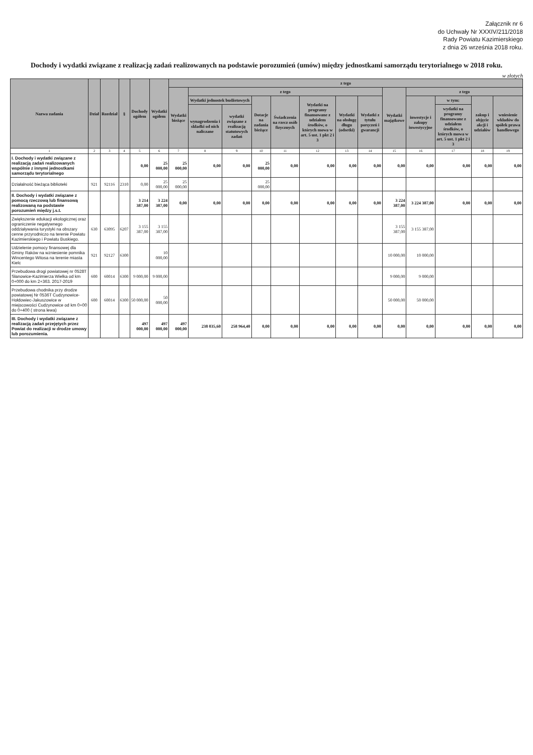Załącznik nr 6
do Uchwały Nr XXXIV/211/2018
Rady Powiatu Kazimierskiego
z dnia 26 września 2018 roku.
Dochody i wydatki związane z realizacją zadań realizowanych na podstawie porozumień (umów) między jednostkami samorządu terytorialnego w 2018 roku.
w złotych
| Nazwa zadania | Dział | Rozdział | § | Dochody ogółem | Wydatki ogółem | z tego | | | | | | | | | | | | |
| --- | --- | --- | --- | --- | --- | --- | --- | --- | --- | --- | --- | --- | --- | --- | --- | --- | --- | --- |
| | | | | | | Wydatki bieżące | z tego | | | | | | | Wydatki majątkowe | z tego | | | |
| | | | | | | | Wydatki jednostek budżetowych | | Dotacje na zadania bieżące | Świadczenia na rzecz osób fizycznych | Wydatki na programy finansowane z udziałem środków, o których mowa w art. 5 ust. 1 pkt 2 i 3 | Wydatki na obsługę długu (odsetki) | Wydatki z tytułu poręczeń i gwarancji | | inwestycje i zakupy inwestycyjne | w tym: | zakup i objęcie akcji i udziałów | wniesienie wkładów do spółek prawa handlowego |
| | | | | | | | wynagrodzenia i składki od nich naliczane | wydatki związane z realizacją statutowych zadań | | | | | | | | wydatki na programy finansowane z udziałem środków, o których mowa w art. 5 ust. 1 pkt 2 i 3 | | |
| 1 | 2 | 3 | 4 | 5 | 6 | 7 | 8 | 9 | 10 | 11 | 12 | 13 | 14 | 15 | 16 | 17 | 18 | 19 |
| I. Dochody i wydatki związane z realizacją zadań realizowanych wspólnie z innymi jednostkami samorządu terytorialnego | | | | 0,00 | 25 000,00 | 25 000,00 | 0,00 | 0,00 | 25 000,00 | 0,00 | 0,00 | 0,00 | 0,00 | 0,00 | 0,00 | 0,00 | 0,00 | 0,00 |
| Działalność bieżąca biblioteki | 921 | 92116 | 2310 | 0,00 | 25 000,00 | 25 000,00 | | | 25 000,00 | | | | | | | | | |
| II. Dochody i wydatki związane z pomocą rzeczową lub finansową realizowaną na podstawie porozumień między j.s.t. | | | | 3 214 387,00 | 3 224 387,00 | 0,00 | 0,00 | 0,00 | 0,00 | 0,00 | 0,00 | 0,00 | 0,00 | 3 224 387,00 | 3 224 387,00 | 0,00 | 0,00 | 0,00 |
| Zwiększenie edukacji ekologicznej oraz ograniczenie negatywnego oddziaływania turystyki na obszary cenne przyrodniczo na terenie Powiatu Kazimierskiego i Powiatu Buskiego. | 630 | 63095 | 6207 | 3 155 387,00 | 3 155 387,00 | | | | | | | | | 3 155 387,00 | 3 155 387,00 | | | |
| Udzielenie pomocy finansowej dla Gminy Raków na wzniesienie pomnika Wincentego Witosa na terenie miasta Kielc | 921 | 92127 | 6300 | | 10 000,00 | | | | | | | | | 10 000,00 | 10 000,00 | | | |
| Przebudowa drogi powiatowej nr 0528T Słanowice-Kazimierza Wielka od km 0+000 do km 2+363. 2017-2019 | 600 | 60014 | 6300 | 9 000,00 | 9 000,00 | | | | | | | | | 9 000,00 | 9 000,00 | | | |
| Przebudowa chodnika przy drodze powiatowej Nr 0536T Cudzynowice-Hołdowiec-Jakuszowice w miejscowości Cudzynowice od km 0+00 do 0+400 ( strona lewa) | 600 | 60014 | 6300 | 50 000,00 | 50 000,00 | | | | | | | | | 50 000,00 | 50 000,00 | | | |
| III. Dochody i wydatki związane z realizacją zadań przejętych przez Powiat do realizacji w drodze umowy lub porozumienia. | | | | 497 000,00 | 497 000,00 | 497 000,00 | 238 035,60 | 258 964,40 | 0,00 | 0,00 | 0,00 | 0,00 | 0,00 | 0,00 | 0,00 | 0,00 | 0,00 | 0,00 |